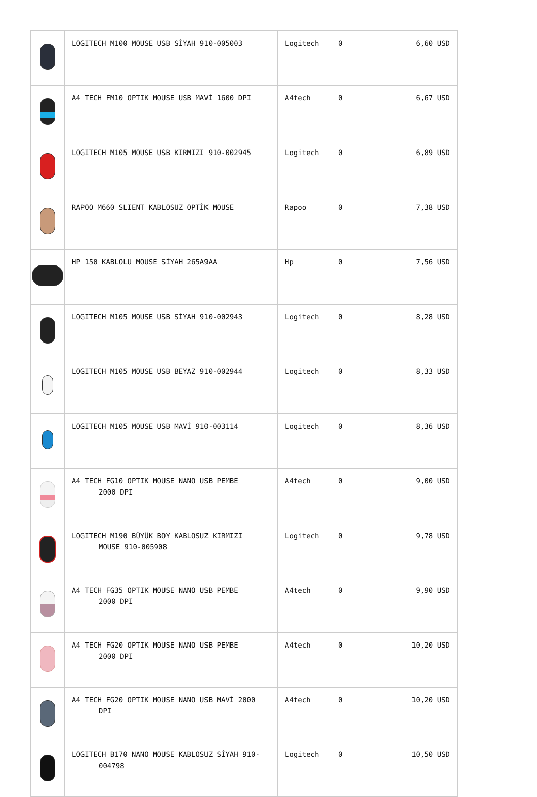| | LOGITECH M100 MOUSE USB SİYAH 910-005003 | Logitech | 0 | 6,60 USD |
| | A4 TECH FM10 OPTIK MOUSE USB MAVİ 1600 DPI | A4tech | 0 | 6,67 USD |
| | LOGITECH M105 MOUSE USB KIRMIZI 910-002945 | Logitech | 0 | 6,89 USD |
| | RAPOO M660 SLIENT KABLOSUZ OPTİK MOUSE | Rapoo | 0 | 7,38 USD |
| | HP 150 KABLOLU MOUSE SİYAH 265A9AA | Hp | 0 | 7,56 USD |
| | LOGITECH M105 MOUSE USB SİYAH 910-002943 | Logitech | 0 | 8,28 USD |
| | LOGITECH M105 MOUSE USB BEYAZ 910-002944 | Logitech | 0 | 8,33 USD |
| | LOGITECH M105 MOUSE USB MAVİ 910-003114 | Logitech | 0 | 8,36 USD |
| | A4 TECH FG10 OPTIK MOUSE NANO USB PEMBE 2000 DPI | A4tech | 0 | 9,00 USD |
| | LOGITECH M190 BÜYÜK BOY KABLOSUZ KIRMIZI MOUSE 910-005908 | Logitech | 0 | 9,78 USD |
| | A4 TECH FG35 OPTIK MOUSE NANO USB PEMBE 2000 DPI | A4tech | 0 | 9,90 USD |
| | A4 TECH FG20 OPTIK MOUSE NANO USB PEMBE 2000 DPI | A4tech | 0 | 10,20 USD |
| | A4 TECH FG20 OPTIK MOUSE NANO USB MAVİ 2000 DPI | A4tech | 0 | 10,20 USD |
| | LOGITECH B170 NANO MOUSE KABLOSUZ SİYAH 910- 004798 | Logitech | 0 | 10,50 USD |